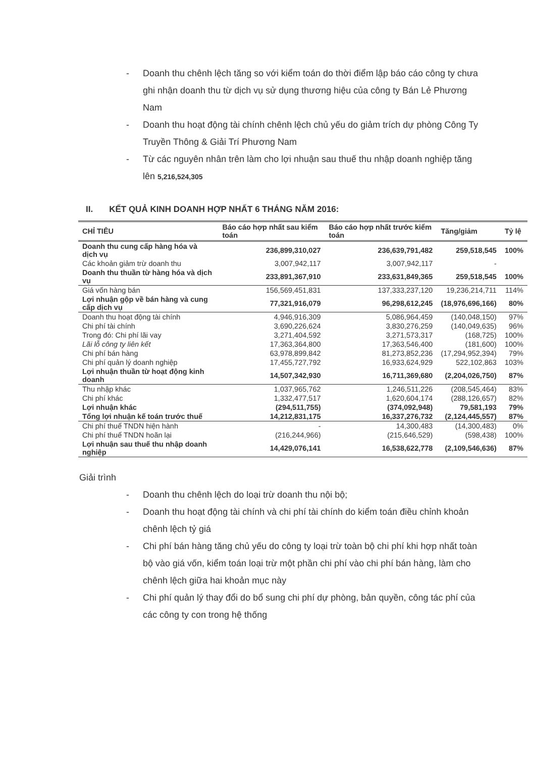- Doanh thu chênh lệch tăng so với kiểm toán do thời điểm lập báo cáo công ty chưa ghi nhận doanh thu từ dịch vụ sử dụng thương hiệu của công ty Bán Lẻ Phương Nam
- Doanh thu hoạt động tài chính chênh lệch chủ yếu do giảm trích dự phòng Công Ty Truyền Thông & Giải Trí Phương Nam
- Từ các nguyên nhân trên làm cho lợi nhuận sau thuế thu nhập doanh nghiệp tăng lên 5,216,524,305
II. KẾT QUẢ KINH DOANH HỢP NHẤT 6 THÁNG NĂM 2016:
| CHỈ TIÊU | Báo cáo hợp nhất sau kiểm toán | Báo cáo hợp nhất trước kiểm toán | Tăng/giảm | Tỷ lệ |
| --- | --- | --- | --- | --- |
| Doanh thu cung cấp hàng hóa và dịch vụ | 236,899,310,027 | 236,639,791,482 | 259,518,545 | 100% |
| Các khoản giảm trừ doanh thu | 3,007,942,117 | 3,007,942,117 | - | |
| Doanh thu thuần từ hàng hóa và dịch vụ | 233,891,367,910 | 233,631,849,365 | 259,518,545 | 100% |
| Giá vốn hàng bán | 156,569,451,831 | 137,333,237,120 | 19,236,214,711 | 114% |
| Lợi nhuận gộp về bán hàng và cung cấp dịch vụ | 77,321,916,079 | 96,298,612,245 | (18,976,696,166) | 80% |
| Doanh thu hoạt động tài chính | 4,946,916,309 | 5,086,964,459 | (140,048,150) | 97% |
| Chi phí tài chính | 3,690,226,624 | 3,830,276,259 | (140,049,635) | 96% |
| Trong đó: Chi phí lãi vay | 3,271,404,592 | 3,271,573,317 | (168,725) | 100% |
| Lãi lỗ công ty liên kết | 17,363,364,800 | 17,363,546,400 | (181,600) | 100% |
| Chi phí bán hàng | 63,978,899,842 | 81,273,852,236 | (17,294,952,394) | 79% |
| Chi phí quản lý doanh nghiệp | 17,455,727,792 | 16,933,624,929 | 522,102,863 | 103% |
| Lợi nhuận thuần từ hoạt động kinh doanh | 14,507,342,930 | 16,711,369,680 | (2,204,026,750) | 87% |
| Thu nhập khác | 1,037,965,762 | 1,246,511,226 | (208,545,464) | 83% |
| Chi phí khác | 1,332,477,517 | 1,620,604,174 | (288,126,657) | 82% |
| Lợi nhuận khác | (294,511,755) | (374,092,948) | 79,581,193 | 79% |
| Tổng lợi nhuận kế toán trước thuế | 14,212,831,175 | 16,337,276,732 | (2,124,445,557) | 87% |
| Chi phí thuế TNDN hiện hành | - | 14,300,483 | (14,300,483) | 0% |
| Chi phí thuế TNDN hoãn lại | (216,244,966) | (215,646,529) | (598,438) | 100% |
| Lợi nhuận sau thuế thu nhập doanh nghiệp | 14,429,076,141 | 16,538,622,778 | (2,109,546,636) | 87% |
Giải trình
- Doanh thu chênh lệch do loại trừ doanh thu nội bộ;
- Doanh thu hoạt động tài chính và chi phí tài chính do kiểm toán điều chỉnh khoản chênh lệch tỷ giá
- Chi phí bán hàng tăng chủ yếu do công ty loại trừ toàn bộ chi phí khi hợp nhất toàn bộ vào giá vốn, kiểm toán loại trừ một phần chi phí vào chi phí bán hàng, làm cho chênh lệch giữa hai khoản mục này
- Chi phí quản lý thay đổi do bổ sung chi phí dự phòng, bản quyền, công tác phí của các công ty con trong hệ thống